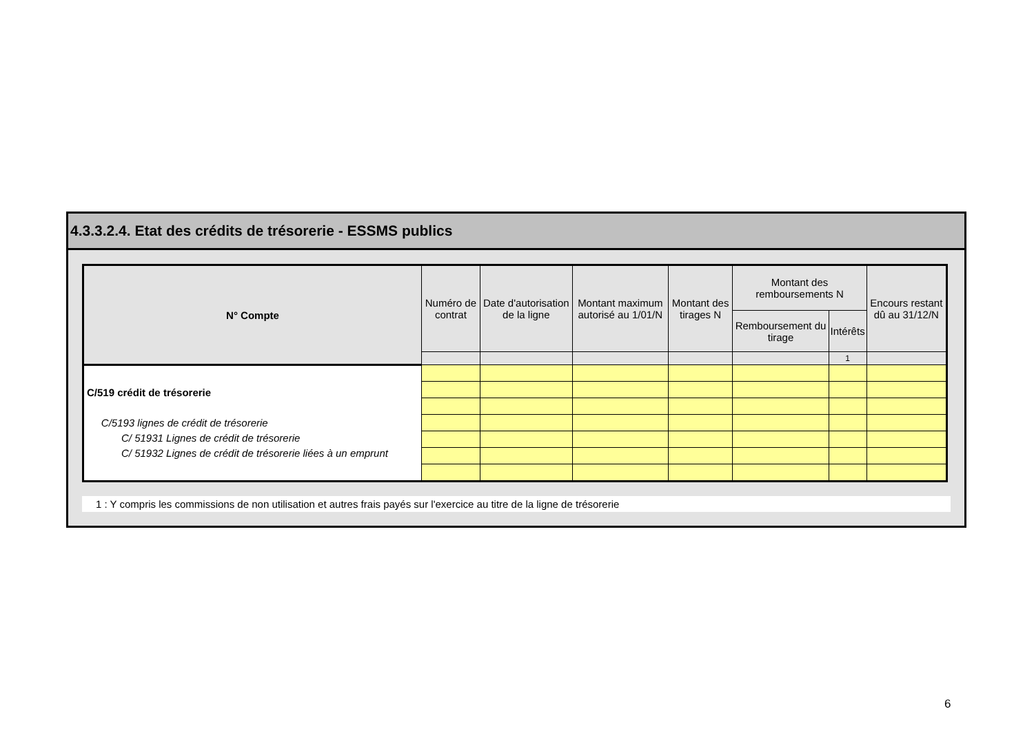4.3.3.2.4. Etat des crédits de trésorerie - ESSMS publics
| N° Compte | Numéro de contrat | Date d'autorisation de la ligne | Montant maximum autorisé au 1/01/N | Montant des tirages N | Montant des remboursements N | | Encours restant dû au 31/12/N |
| --- | --- | --- | --- | --- | --- | --- | --- |
| | | | | | Remboursement du tirage | Intérêts | |
| | | | | | | 1 | |
| C/519 crédit de trésorerie C/5193 lignes de crédit de trésorerie C/ 51931 Lignes de crédit de trésorerie C/ 51932 Lignes de crédit de trésorerie liées à un emprunt | | | | | | | |
1 : Y compris les commissions de non utilisation et autres frais payés sur l'exercice au titre de la ligne de trésorerie
6